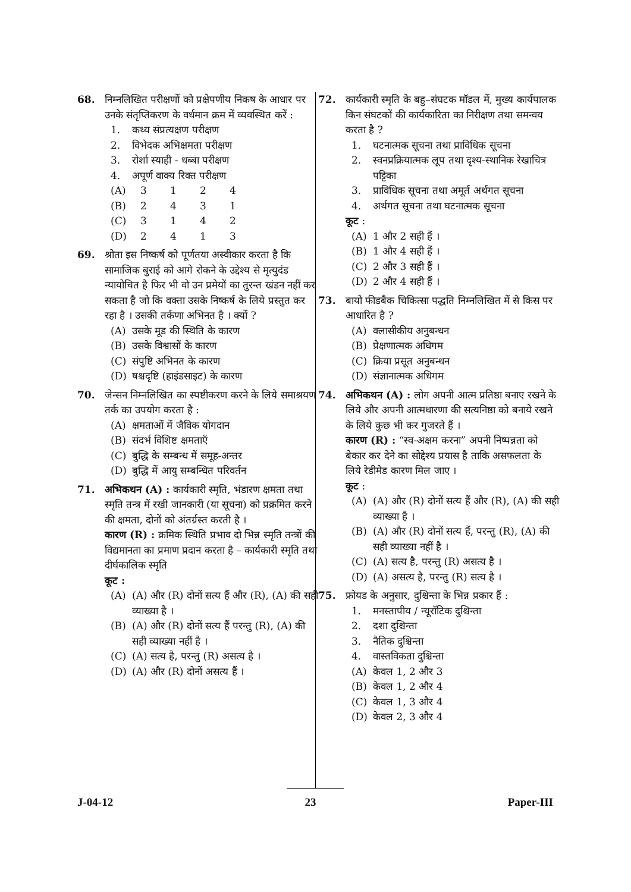68. निम्नलिखित परीक्षणों को प्रक्षेपणीय निकष के आधार पर उनके संतृप्तिकरण के वर्धमान क्रम में व्यवस्थित करें :
1. कथ्य संप्रत्यक्षण परीक्षण
2. विभेदक अभिक्षमता परीक्षण
3. रोर्शा स्याही - धब्बा परीक्षण
4. अपूर्ण वाक्य रिक्त परीक्षण
| (A) | 3 | 1 | 2 | 4 |
| (B) | 2 | 4 | 3 | 1 |
| (C) | 3 | 1 | 4 | 2 |
| (D) | 2 | 4 | 1 | 3 |
69. श्रोता इस निष्कर्ष को पूर्णतया अस्वीकार करता है कि सामाजिक बुराई को आगे रोकने के उद्देश्य से मृत्युदंड न्यायोचित है फिर भी वो उन प्रमेयों का तुरन्त खंडन नहीं कर सकता है जो कि वक्ता उसके निष्कर्ष के लिये प्रस्तुत कर रहा है । उसकी तर्कणा अभिनत है । क्यों ?
(A) उसके मूड की स्थिति के कारण
(B) उसके विश्वासों के कारण
(C) संपुष्टि अभिनत के कारण
(D) षश्चदृष्टि (हाइंडसाइट) के कारण
70. जेन्सन निम्नलिखित का स्पष्टीकरण करने के लिये समाश्रयण तर्क का उपयोग करता है :
(A) क्षमताओं में जैविक योगदान
(B) संदर्भ विशिष्ट क्षमताएँ
(C) बुद्धि के सम्बन्ध में समूह-अन्तर
(D) बुद्धि में आयु सम्बन्धित परिवर्तन
71. अभिकथन (A) : कार्यकारी स्मृति, भंडारण क्षमता तथा स्मृति तन्त्र में रखी जानकारी (या सूचना) को प्रक्रमित करने की क्षमता, दोनों को अंतर्ग्रस्त करती है ।
कारण (R) : क्रमिक स्थिति प्रभाव दो भिन्न स्मृति तन्त्रों की विद्यमानता का प्रमाण प्रदान करता है – कार्यकारी स्मृति तथा दीर्घकालिक स्मृति
कूट :
(A) (A) और (R) दोनों सत्य हैं और (R), (A) की सही व्याख्या है ।
(B) (A) और (R) दोनों सत्य हैं परन्तु (R), (A) की सही व्याख्या नहीं है ।
(C) (A) सत्य है, परन्तु (R) असत्य है ।
(D) (A) और (R) दोनों असत्य हैं ।
72. कार्यकारी स्मृति के बहु–संघटक मॉडल में, मुख्य कार्यपालक किन संघटकों की कार्यकारिता का निरीक्षण तथा समन्वय करता है ?
1. घटनात्मक सूचना तथा प्राविधिक सूचना
2. स्वनप्रक्रियात्मक लूप तथा दृश्य-स्थानिक रेखाचित्र पट्टिका
3. प्राविधिक सूचना तथा अमूर्त अर्थगत सूचना
4. अर्थगत सूचना तथा घटनात्मक सूचना
कूट :
(A) 1 और 2 सही हैं ।
(B) 1 और 4 सही हैं ।
(C) 2 और 3 सही हैं ।
(D) 2 और 4 सही हैं ।
73. बायो फीडबैक चिकित्सा पद्धति निम्नलिखित में से किस पर आधारित है ?
(A) क्लासीकीय अनुबन्धन
(B) प्रेक्षणात्मक अधिगम
(C) क्रिया प्रसूत अनुबन्धन
(D) संज्ञानात्मक अधिगम
74. अभिकथन (A) : लोग अपनी आत्म प्रतिष्ठा बनाए रखने के लिये और अपनी आत्मधारणा की सत्यनिष्ठा को बनाये रखने के लिये कुछ भी कर गुजरते हैं ।
कारण (R) : “स्व-अक्षम करना” अपनी निष्पन्नता को बेकार कर देने का सोद्देश्य प्रयास है ताकि असफलता के लिये रेडीमेड कारण मिल जाए ।
कूट :
(A) (A) और (R) दोनों सत्य हैं और (R), (A) की सही व्याख्या है ।
(B) (A) और (R) दोनों सत्य हैं, परन्तु (R), (A) की सही व्याख्या नहीं है ।
(C) (A) सत्य है, परन्तु (R) असत्य है ।
(D) (A) असत्य है, परन्तु (R) सत्य है ।
75. फ्रोयड के अनुसार, दुश्चिन्ता के भिन्न प्रकार हैं :
1. मनस्तापीय / न्यूरॉटिक दुश्चिन्ता
2. दशा दुश्चिन्ता
3. नैतिक दुश्चिन्ता
4. वास्तविकता दुश्चिन्ता
(A) केवल 1, 2 और 3
(B) केवल 1, 2 और 4
(C) केवल 1, 3 और 4
(D) केवल 2, 3 और 4
J-04-12 23 Paper-III